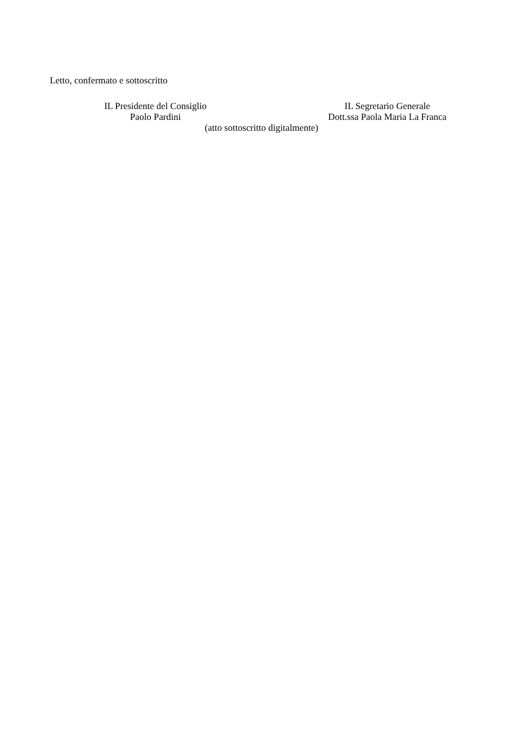Letto, confermato e sottoscritto
IL Presidente del Consiglio IL Segretario Generale
Paolo Pardini Dott.ssa Paola Maria La Franca
(atto sottoscritto digitalmente)